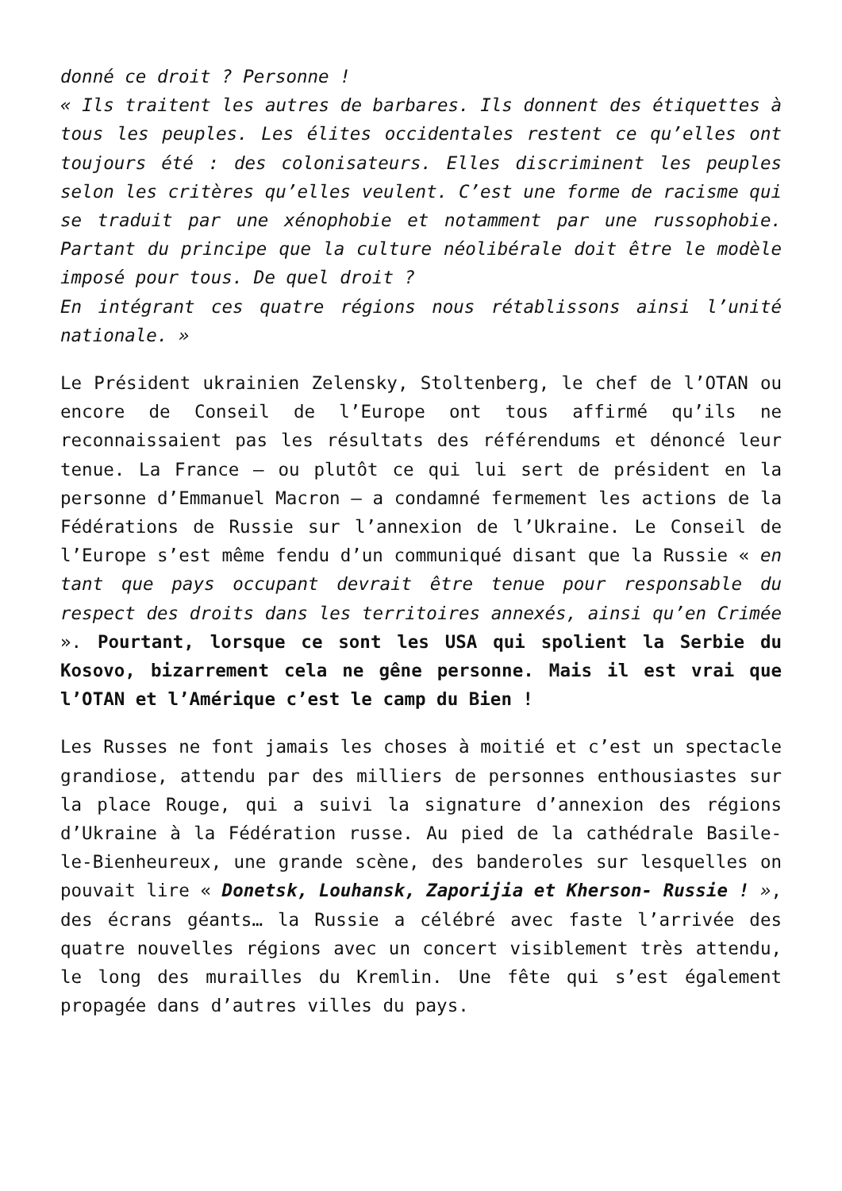donné ce droit ? Personne !
« Ils traitent les autres de barbares. Ils donnent des étiquettes à tous les peuples. Les élites occidentales restent ce qu’elles ont toujours été : des colonisateurs. Elles discriminent les peuples selon les critères qu’elles veulent. C’est une forme de racisme qui se traduit par une xénophobie et notamment par une russophobie. Partant du principe que la culture néolibérale doit être le modèle imposé pour tous. De quel droit ?
En intégrant ces quatre régions nous rétablissons ainsi l’unité nationale. »
Le Président ukrainien Zelensky, Stoltenberg, le chef de l’OTAN ou encore de Conseil de l’Europe ont tous affirmé qu’ils ne reconnaissaient pas les résultats des référendums et dénoncé leur tenue. La France – ou plutôt ce qui lui sert de président en la personne d’Emmanuel Macron – a condamné fermement les actions de la Fédérations de Russie sur l’annexion de l’Ukraine. Le Conseil de l’Europe s’est même fendu d’un communiqué disant que la Russie « en tant que pays occupant devrait être tenue pour responsable du respect des droits dans les territoires annexés, ainsi qu’en Crimée ». Pourtant, lorsque ce sont les USA qui spolient la Serbie du Kosovo, bizarrement cela ne gêne personne. Mais il est vrai que l’OTAN et l’Amérique c’est le camp du Bien !
Les Russes ne font jamais les choses à moitié et c’est un spectacle grandiose, attendu par des milliers de personnes enthousiastes sur la place Rouge, qui a suivi la signature d’annexion des régions d’Ukraine à la Fédération russe. Au pied de la cathédrale Basile-le-Bienheureux, une grande scène, des banderoles sur lesquelles on pouvait lire « Donetsk, Louhansk, Zaporijia et Kherson- Russie ! », des écrans géants… la Russie a célébré avec faste l’arrivée des quatre nouvelles régions avec un concert visiblement très attendu, le long des murailles du Kremlin. Une fête qui s’est également propagée dans d’autres villes du pays.